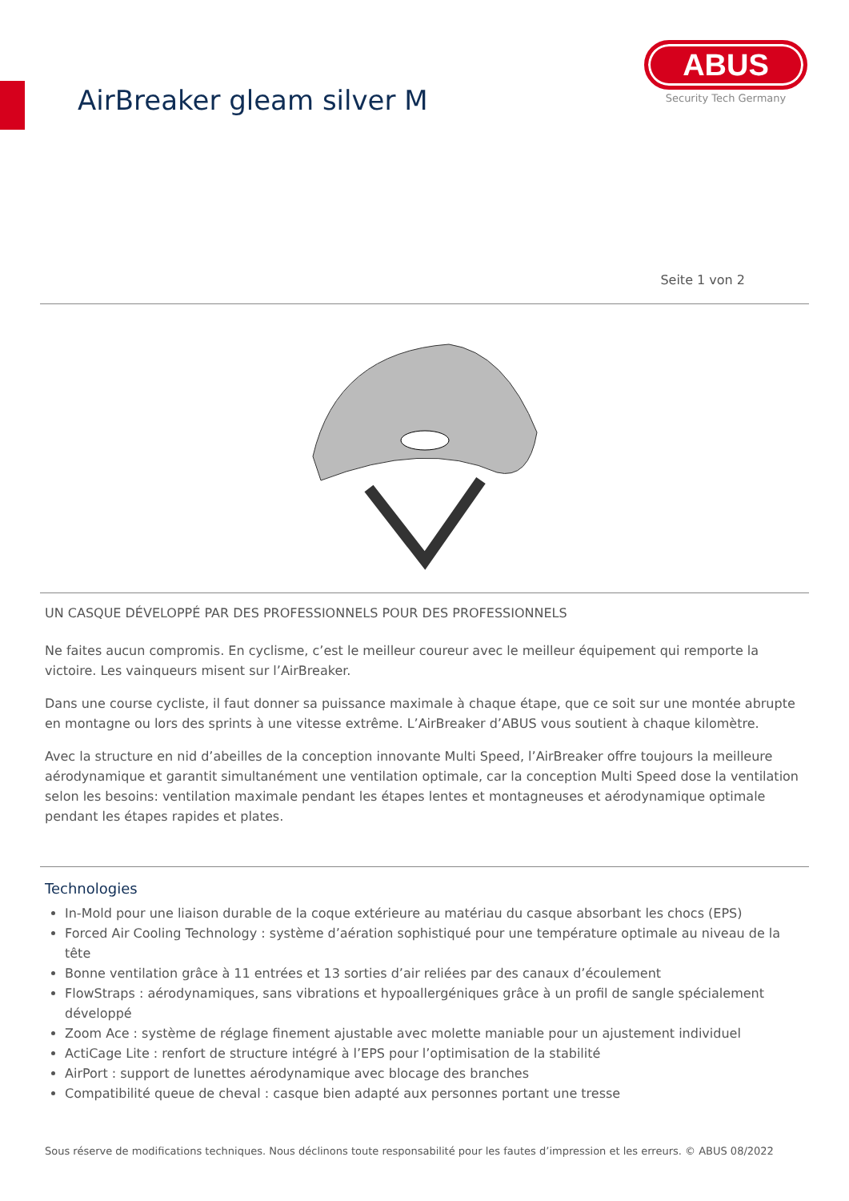AirBreaker gleam silver M
ABUS
Security Tech Germany
Seite 1 von 2
UN CASQUE DÉVELOPPÉ PAR DES PROFESSIONNELS POUR DES PROFESSIONNELS
Ne faites aucun compromis. En cyclisme, c’est le meilleur coureur avec le meilleur équipement qui remporte la victoire. Les vainqueurs misent sur l’AirBreaker.
Dans une course cycliste, il faut donner sa puissance maximale à chaque étape, que ce soit sur une montée abrupte en montagne ou lors des sprints à une vitesse extrême. L’AirBreaker d’ABUS vous soutient à chaque kilomètre.
Avec la structure en nid d’abeilles de la conception innovante Multi Speed, l’AirBreaker offre toujours la meilleure aérodynamique et garantit simultanément une ventilation optimale, car la conception Multi Speed dose la ventilation selon les besoins: ventilation maximale pendant les étapes lentes et montagneuses et aérodynamique optimale pendant les étapes rapides et plates.
Technologies
In-Mold pour une liaison durable de la coque extérieure au matériau du casque absorbant les chocs (EPS)
Forced Air Cooling Technology : système d’aération sophistiqué pour une température optimale au niveau de la tête
Bonne ventilation grâce à 11 entrées et 13 sorties d’air reliées par des canaux d’écoulement
FlowStraps : aérodynamiques, sans vibrations et hypoallergéniques grâce à un profil de sangle spécialement développé
Zoom Ace : système de réglage finement ajustable avec molette maniable pour un ajustement individuel
ActiCage Lite : renfort de structure intégré à l’EPS pour l’optimisation de la stabilité
AirPort : support de lunettes aérodynamique avec blocage des branches
Compatibilité queue de cheval : casque bien adapté aux personnes portant une tresse
Sous réserve de modifications techniques. Nous déclinons toute responsabilité pour les fautes d’impression et les erreurs. © ABUS 08/2022